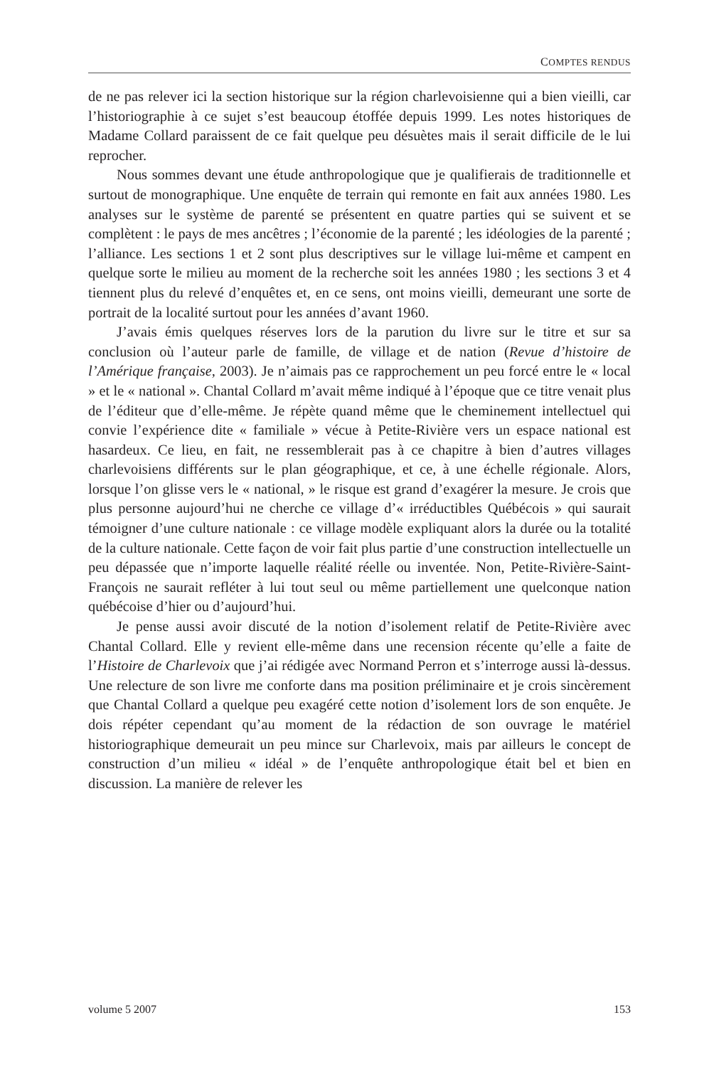COMPTES RENDUS
de ne pas relever ici la section historique sur la région charlevoisienne qui a bien vieilli, car l’historiographie à ce sujet s’est beaucoup étoffée depuis 1999. Les notes historiques de Madame Collard paraissent de ce fait quelque peu désuètes mais il serait difficile de le lui reprocher.
Nous sommes devant une étude anthropologique que je qualifierais de traditionnelle et surtout de monographique. Une enquête de terrain qui remonte en fait aux années 1980. Les analyses sur le système de parenté se présentent en quatre parties qui se suivent et se complètent : le pays de mes ancêtres ; l’économie de la parenté ; les idéologies de la parenté ; l’alliance. Les sections 1 et 2 sont plus descriptives sur le village lui-même et campent en quelque sorte le milieu au moment de la recherche soit les années 1980 ; les sections 3 et 4 tiennent plus du relevé d’enquêtes et, en ce sens, ont moins vieilli, demeurant une sorte de portrait de la localité surtout pour les années d’avant 1960.
J’avais émis quelques réserves lors de la parution du livre sur le titre et sur sa conclusion où l’auteur parle de famille, de village et de nation (Revue d’histoire de l’Amérique française, 2003). Je n’aimais pas ce rapprochement un peu forcé entre le « local » et le « national ». Chantal Collard m’avait même indiqué à l’époque que ce titre venait plus de l’éditeur que d’elle-même. Je répète quand même que le cheminement intellectuel qui convie l’expérience dite « familiale » vécue à Petite-Rivière vers un espace national est hasardeux. Ce lieu, en fait, ne ressemblerait pas à ce chapitre à bien d’autres villages charlevoisiens différents sur le plan géographique, et ce, à une échelle régionale. Alors, lorsque l’on glisse vers le « national, » le risque est grand d’exagérer la mesure. Je crois que plus personne aujourd’hui ne cherche ce village d’« irréductibles Québécois » qui saurait témoigner d’une culture nationale : ce village modèle expliquant alors la durée ou la totalité de la culture nationale. Cette façon de voir fait plus partie d’une construction intellectuelle un peu dépassée que n’importe laquelle réalité réelle ou inventée. Non, Petite-Rivière-Saint-François ne saurait refléter à lui tout seul ou même partiellement une quelconque nation québécoise d’hier ou d’aujourd’hui.
Je pense aussi avoir discuté de la notion d’isolement relatif de Petite-Rivière avec Chantal Collard. Elle y revient elle-même dans une recension récente qu’elle a faite de l’Histoire de Charlevoix que j’ai rédigée avec Normand Perron et s’interroge aussi là-dessus. Une relecture de son livre me conforte dans ma position préliminaire et je crois sincèrement que Chantal Collard a quelque peu exagéré cette notion d’isolement lors de son enquête. Je dois répéter cependant qu’au moment de la rédaction de son ouvrage le matériel historiographique demeurait un peu mince sur Charlevoix, mais par ailleurs le concept de construction d’un milieu « idéal » de l’enquête anthropologique était bel et bien en discussion. La manière de relever les
volume 5 2007 153